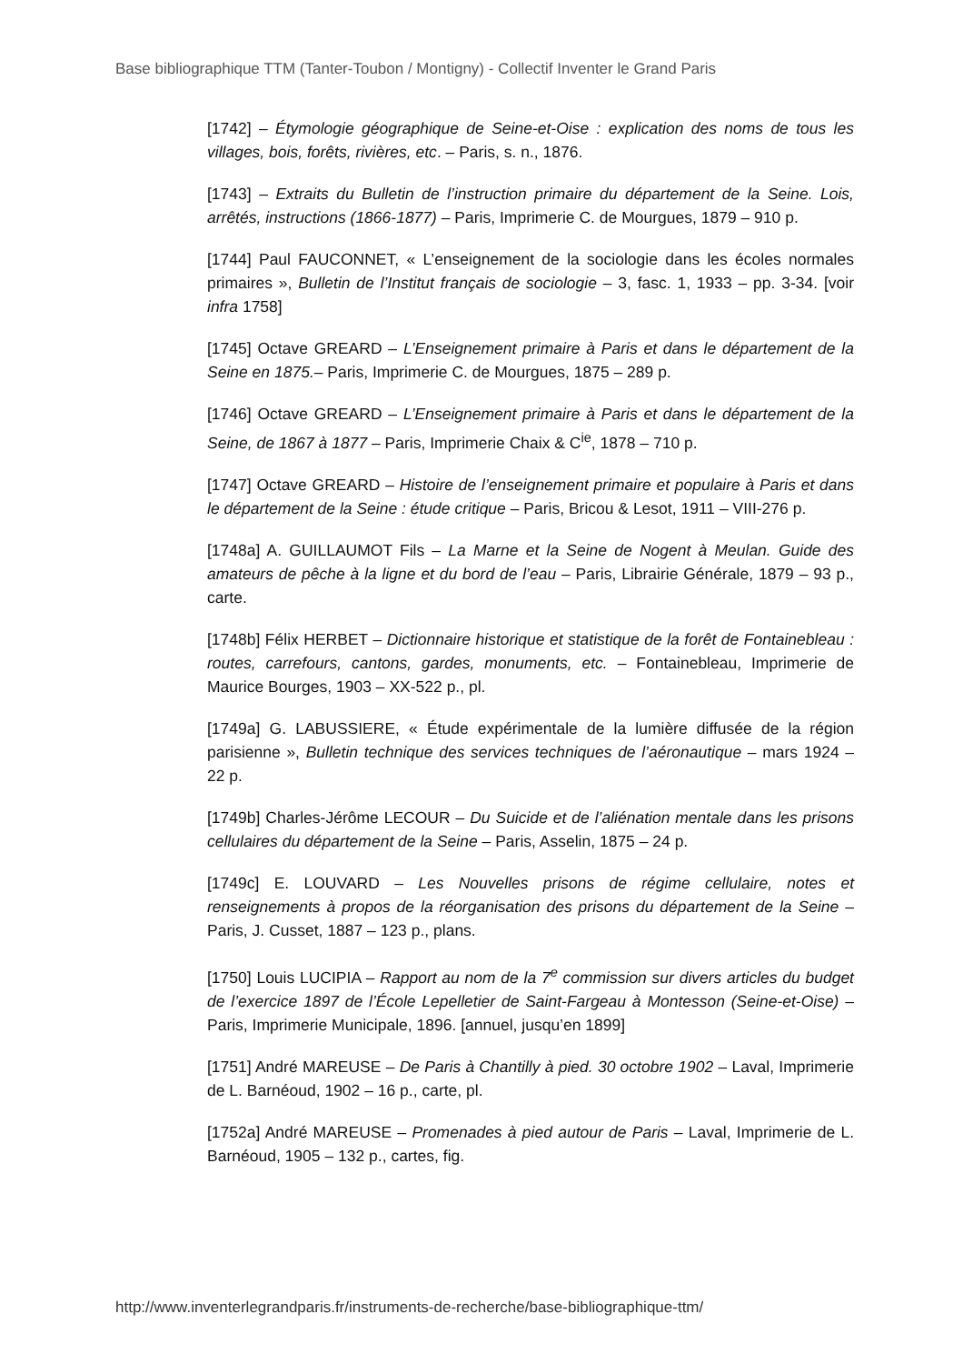Base bibliographique TTM (Tanter-Toubon / Montigny) - Collectif Inventer le Grand Paris
[1742] – Étymologie géographique de Seine-et-Oise : explication des noms de tous les villages, bois, forêts, rivières, etc. – Paris, s. n., 1876.
[1743] – Extraits du Bulletin de l’instruction primaire du département de la Seine. Lois, arrêtés, instructions (1866-1877) – Paris, Imprimerie C. de Mourgues, 1879 – 910 p.
[1744] Paul FAUCONNET, « L’enseignement de la sociologie dans les écoles normales primaires », Bulletin de l’Institut français de sociologie – 3, fasc. 1, 1933 – pp. 3-34. [voir infra 1758]
[1745] Octave GREARD – L’Enseignement primaire à Paris et dans le département de la Seine en 1875.– Paris, Imprimerie C. de Mourgues, 1875 – 289 p.
[1746] Octave GREARD – L’Enseignement primaire à Paris et dans le département de la Seine, de 1867 à 1877 – Paris, Imprimerie Chaix & C<sup>ie</sup>, 1878 – 710 p.
[1747] Octave GREARD – Histoire de l’enseignement primaire et populaire à Paris et dans le département de la Seine : étude critique – Paris, Bricou & Lesot, 1911 – VIII-276 p.
[1748a] A. GUILLAUMOT Fils – La Marne et la Seine de Nogent à Meulan. Guide des amateurs de pêche à la ligne et du bord de l’eau – Paris, Librairie Générale, 1879 – 93 p., carte.
[1748b] Félix HERBET – Dictionnaire historique et statistique de la forêt de Fontainebleau : routes, carrefours, cantons, gardes, monuments, etc. – Fontainebleau, Imprimerie de Maurice Bourges, 1903 – XX-522 p., pl.
[1749a] G. LABUSSIERE, « Étude expérimentale de la lumière diffusée de la région parisienne », Bulletin technique des services techniques de l’aéronautique – mars 1924 – 22 p.
[1749b] Charles-Jérôme LECOUR – Du Suicide et de l’aliénation mentale dans les prisons cellulaires du département de la Seine – Paris, Asselin, 1875 – 24 p.
[1749c] E. LOUVARD – Les Nouvelles prisons de régime cellulaire, notes et renseignements à propos de la réorganisation des prisons du département de la Seine – Paris, J. Cusset, 1887 – 123 p., plans.
[1750] Louis LUCIPIA – Rapport au nom de la 7<sup>e</sup> commission sur divers articles du budget de l’exercice 1897 de l’École Lepelletier de Saint-Fargeau à Montesson (Seine-et-Oise) – Paris, Imprimerie Municipale, 1896. [annuel, jusqu’en 1899]
[1751] André MAREUSE – De Paris à Chantilly à pied. 30 octobre 1902 – Laval, Imprimerie de L. Barnéoud, 1902 – 16 p., carte, pl.
[1752a] André MAREUSE – Promenades à pied autour de Paris – Laval, Imprimerie de L. Barnéoud, 1905 – 132 p., cartes, fig.
http://www.inventerlegrandparis.fr/instruments-de-recherche/base-bibliographique-ttm/